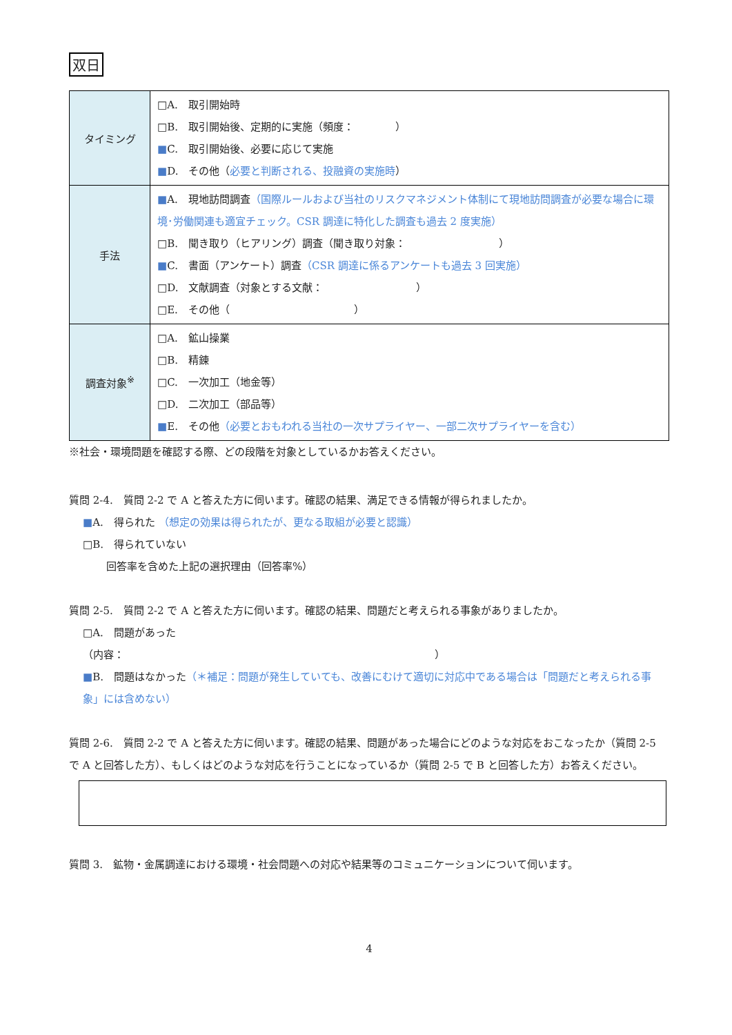双日
| タイミング | □A. 取引開始時 □B. 取引開始後、定期的に実施（頻度： ） ■ C. 取引開始後、必要に応じて実施 ■ D. その他（ 必要と判断される、投融資の実施時 ） |
| 手法 | ■ A. 現地訪問調査 （国際ルールおよび当社のリスクマネジメント体制にて現地訪問調査が必要な場合に環境･労働関連も適宜チェック。CSR 調達に特化した調査も過去 2 度実施） □B. 聞き取り（ヒアリング）調査（聞き取り対象： ） ■ C. 書面（アンケート）調査 （CSR 調達に係るアンケートも過去 3 回実施） □D. 文献調査（対象とする文献： ） □E. その他（ ） |
| 調査対象<sup>※</sup> | □A. 鉱山操業 □B. 精錬 □C. 一次加工（地金等） □D. 二次加工（部品等） ■ E. その他 （必要とおもわれる当社の一次サプライヤー、一部二次サプライヤーを含む） |
※社会・環境問題を確認する際、どの段階を対象としているかお答えください。
質問 2-4.　質問 2-2 で A と答えた方に伺います。確認の結果、満足できる情報が得られましたか。
■A.　得られた （想定の効果は得られたが、更なる取組が必要と認識）
□B.　得られていない
回答率を含めた上記の選択理由（回答率%）
質問 2-5.　質問 2-2 で A と答えた方に伺います。確認の結果、問題だと考えられる事象がありましたか。
□A.　問題があった
（内容：　　　　　　　　　　　　　　　　　　　　　　　　　　　　　　）
■B.　問題はなかった（＊補足：問題が発生していても、改善にむけて適切に対応中である場合は「問題だと考えられる事象」には含めない）
質問 2-6.　質問 2-2 で A と答えた方に伺います。確認の結果、問題があった場合にどのような対応をおこなったか（質問 2-5 で A と回答した方）、もしくはどのような対応を行うことになっているか（質問 2-5 で B と回答した方）お答えください。
質問 3.　鉱物・金属調達における環境・社会問題への対応や結果等のコミュニケーションについて伺います。
4